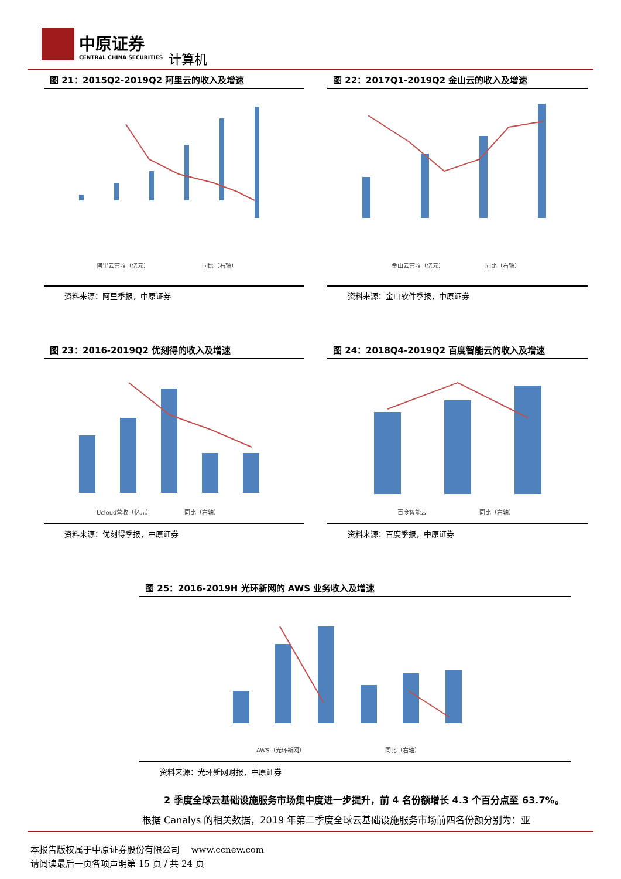中原证券
CENTRAL CHINA SECURITIES
计算机
图 21：2015Q2-2019Q2 阿里云的收入及增速
阿里云营收（亿元）
同比（右轴）
资料来源：阿里季报，中原证券
图 22：2017Q1-2019Q2 金山云的收入及增速
金山云营收（亿元）
同比（右轴）
资料来源：金山软件季报，中原证券
图 23：2016-2019Q2 优刻得的收入及增速
Ucloud营收（亿元）
同比（右轴）
资料来源：优刻得季报，中原证券
图 24：2018Q4-2019Q2 百度智能云的收入及增速
百度智能云
同比（右轴）
资料来源：百度季报，中原证券
图 25：2016-2019H 光环新网的 AWS 业务收入及增速
AWS（光环新网）
同比（右轴）
资料来源：光环新网财报，中原证券
2 季度全球云基础设施服务市场集中度进一步提升，前 4 名份额增长 4.3 个百分点至 63.7%。
根据 Canalys 的相关数据，2019 年第二季度全球云基础设施服务市场前四名份额分别为：亚
本报告版权属于中原证券股份有限公司　 www.ccnew.com
请阅读最后一页各项声明第 15 页 / 共 24 页